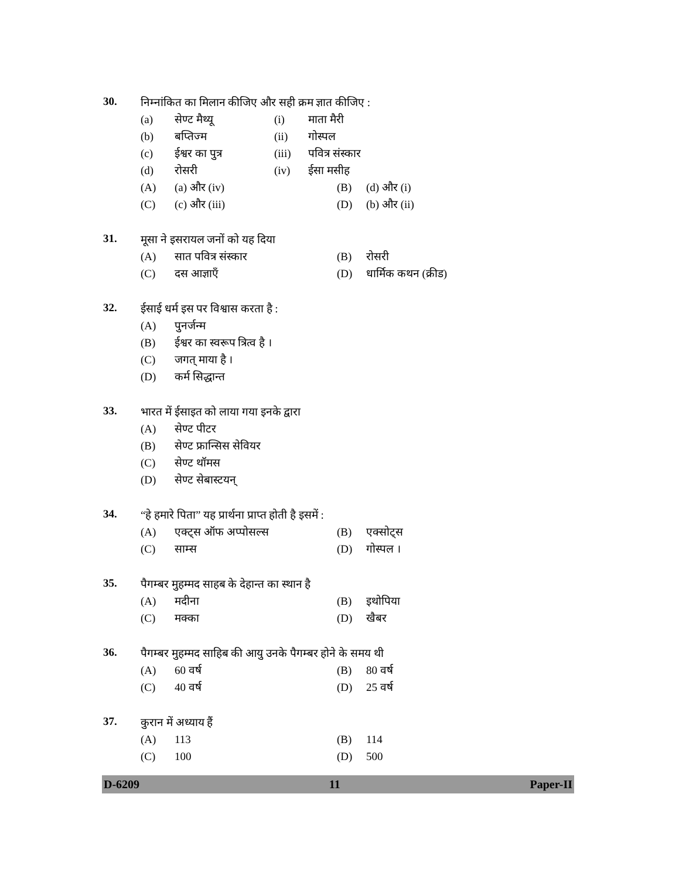30.
निम्नांकित का मिलान कीजिए और सही क्रम ज्ञात कीजिए :
(a) सेण्ट मैथ्यू (i) माता मैरी
(b) बप्तिज्म (ii) गोस्पल
(c) ईश्वर का पुत्र (iii) पवित्र संस्कार
(d) रोसरी (iv) ईसा मसीह
(A) (a) और (iv) (B) (d) और (i)
(C) (c) और (iii) (D) (b) और (ii)
31.
मूसा ने इसरायल जनों को यह दिया
(A) सात पवित्र संस्कार (B) रोसरी
(C) दस आज्ञाएँ (D) धार्मिक कथन (क्रीड)
32.
ईसाई धर्म इस पर विश्वास करता है :
(A) पुनर्जन्म
(B) ईश्वर का स्वरूप त्रित्व है ।
(C) जगत् माया है ।
(D) कर्म सिद्धान्त
33.
भारत में ईसाइत को लाया गया इनके द्वारा
(A) सेण्ट पीटर
(B) सेण्ट फ्रान्सिस सेवियर
(C) सेण्ट थॉमस
(D) सेण्ट सेबास्टयन्
34.
“हे हमारे पिता” यह प्रार्थना प्राप्त होती है इसमें :
(A) एक्ट्स ऑफ अप्पोसल्स (B) एक्सोट्स
(C) साम्स (D) गोस्पल ।
35.
पैगम्बर मुहम्मद साहब के देहान्त का स्थान है
(A) मदीना (B) इथोपिया
(C) मक्का (D) खैबर
36.
पैगम्बर मुहम्मद साहिब की आयु उनके पैगम्बर होने के समय थी
(A) 60 वर्ष (B) 80 वर्ष
(C) 40 वर्ष (D) 25 वर्ष
37.
कुरान में अध्याय हैं
(A) 113 (B) 114
(C) 100 (D) 500
D-6209 11 Paper-II